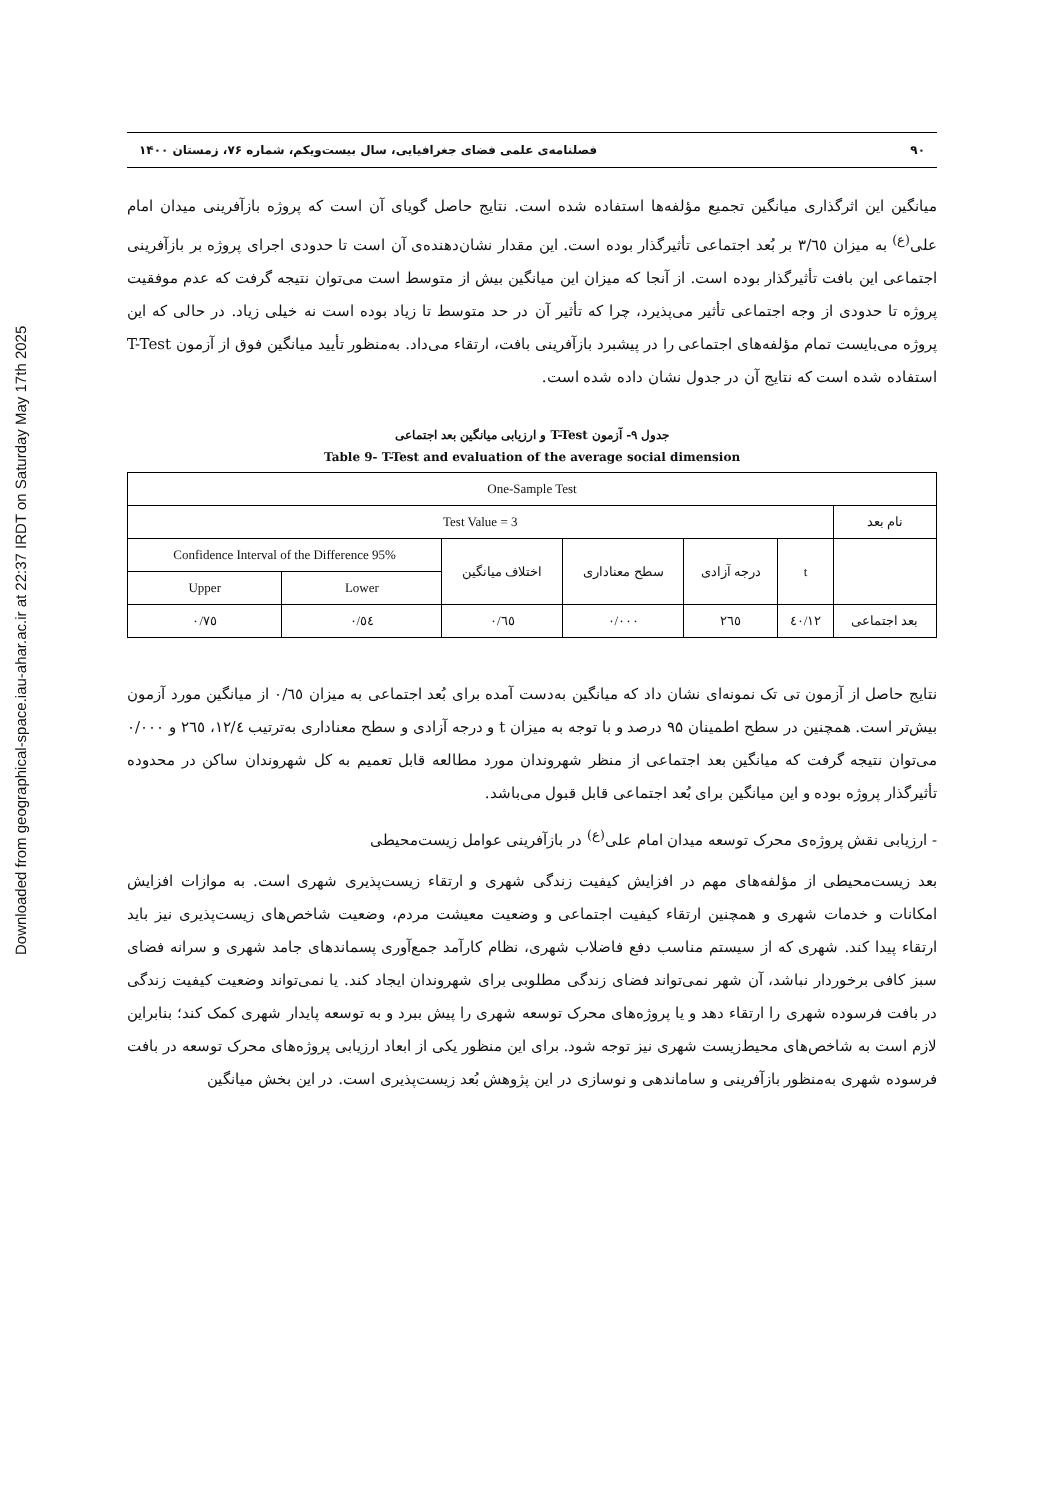Downloaded from geographical-space.iau-ahar.ac.ir at 22:37 IRDT on Saturday May 17th 2025
۹۰ فصلنامه‌ی علمی فضای جغرافیایی، سال بیست‌ویکم، شماره ۷۶، زمستان ۱۴۰۰
میانگین این اثرگذاری میانگین تجمیع مؤلفه‌ها استفاده شده است. نتایج حاصل گویای آن است که پروژه بازآفرینی میدان امام علی<sup>(ع)</sup> به میزان ۳/٦٥ بر بُعد اجتماعی تأثیرگذار بوده است. این مقدار نشان‌دهنده‌ی آن است تا حدودی اجرای پروژه بر بازآفرینی اجتماعی این بافت تأثیرگذار بوده است. از آنجا که میزان این میانگین بیش از متوسط است می‌توان نتیجه گرفت که عدم موفقیت پروژه تا حدودی از وجه اجتماعی تأثیر می‌پذیرد، چرا که تأثیر آن در حد متوسط تا زیاد بوده است نه خیلی زیاد. در حالی که این پروژه می‌بایست تمام مؤلفه‌های اجتماعی را در پیشبرد بازآفرینی بافت، ارتقاء می‌داد. به‌منظور تأیید میانگین فوق از آزمون T-Test استفاده شده است که نتایج آن در جدول نشان داده شده است.
جدول ۹- آزمون T-Test و ارزیابی میانگین بعد اجتماعی
Table 9- T-Test and evaluation of the average social dimension
| One-Sample Test | | | | | | |
| --- | --- | --- | --- | --- | --- | --- |
| نام بعد | Test Value = 3 | | | | | |
| | t | درجه آزادی | سطح معناداری | اختلاف میانگین | 95% Confidence Interval of the Difference | |
| | | | | | Lower | Upper |
| بعد اجتماعی | ۱۲/٤٠ | ٢٦٥ | ٠/٠٠٠ | ٠/٦٥ | ٠/٥٤ | ٠/٧٥ |
نتایج حاصل از آزمون تی تک نمونه‌ای نشان داد که میانگین به‌دست آمده برای بُعد اجتماعی به میزان ۰/٦٥ از میانگین مورد آزمون بیش‌تر است. همچنین در سطح اطمینان ۹۵ درصد و با توجه به میزان t و درجه آزادی و سطح معناداری به‌ترتیب ١٢/٤، ٢٦٥ و ٠/٠٠٠ می‌توان نتیجه گرفت که میانگین بعد اجتماعی از منظر شهروندان مورد مطالعه قابل تعمیم به کل شهروندان ساکن در محدوده تأثیرگذار پروژه بوده و این میانگین برای بُعد اجتماعی قابل قبول می‌باشد.
- ارزیابی نقش پروژه‌ی محرک توسعه میدان امام علی<sup>(ع)</sup> در بازآفرینی عوامل زیست‌محیطی
بعد زیست‌محیطی از مؤلفه‌های مهم در افزایش کیفیت زندگی شهری و ارتقاء زیست‌پذیری شهری است. به موازات افزایش امکانات و خدمات شهری و همچنین ارتقاء کیفیت اجتماعی و وضعیت معیشت مردم، وضعیت شاخص‌های زیست‌پذیری نیز باید ارتقاء پیدا کند. شهری که از سیستم مناسب دفع فاضلاب شهری، نظام کارآمد جمع‌آوری پسماندهای جامد شهری و سرانه فضای سبز کافی برخوردار نباشد، آن شهر نمی‌تواند فضای زندگی مطلوبی برای شهروندان ایجاد کند. یا نمی‌تواند وضعیت کیفیت زندگی در بافت فرسوده شهری را ارتقاء دهد و یا پروژه‌های محرک توسعه شهری را پیش ببرد و به توسعه پایدار شهری کمک کند؛ بنابراین لازم است به شاخص‌های محیط‌زیست شهری نیز توجه شود. برای این منظور یکی از ابعاد ارزیابی پروژه‌های محرک توسعه در بافت فرسوده شهری به‌منظور بازآفرینی و ساماندهی و نوسازی در این پژوهش بُعد زیست‌پذیری است. در این بخش میانگین